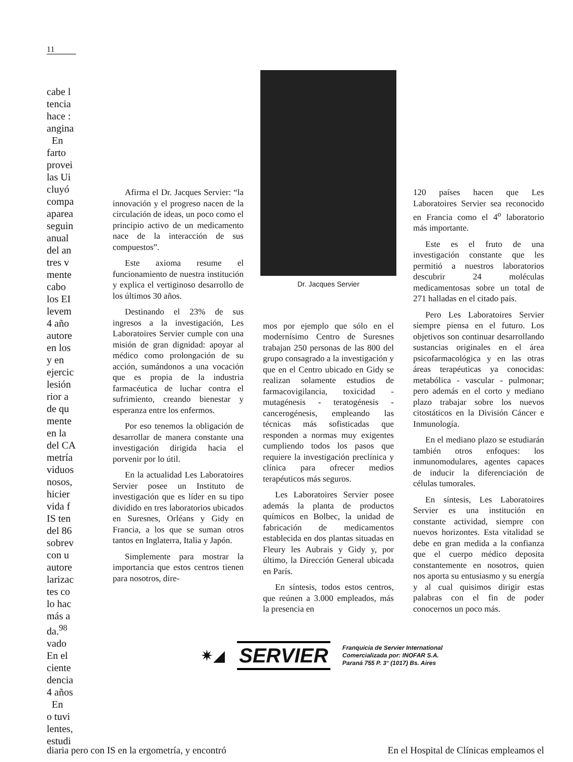11
cabe l
tencia
hace :
angina
En
farto
provei
las Ui
cluyó
compa
aparea
seguin
anual
del an
tres v
mente
cabo
los EI
levem
4 año
autore
en los
y en
ejercic
lesión
rior a
de qu
mente
en la
del CA
metría
viduos
nosos,
hicier
vida f
IS ten
del 86
sobrev
con u
autore
larizac
tes co
lo hac
más a
da.<sup>98</sup>
vado
En el
ciente
dencia
4 años
En
o tuvi
lentes,
estudi
Afirma el Dr. Jacques Servier: “la innovación y el progreso nacen de la circulación de ideas, un poco como el principio activo de un medicamento nace de la interacción de sus compuestos”.
Este axioma resume el funcionamiento de nuestra institución y explica el vertiginoso desarrollo de los últimos 30 años.
Destinando el 23% de sus ingresos a la investigación, Les Laboratoires Servier cumple con una misión de gran dignidad: apoyar al médico como prolongación de su acción, sumándonos a una vocación que es propia de la industria farmacéutica de luchar contra el sufrimiento, creando bienestar y esperanza entre los enfermos.
Por eso tenemos la obligación de desarrollar de manera constante una investigación dirigida hacia el porvenir por lo útil.
En la actualidad Les Laboratoires Servier posee un Instituto de investigación que es líder en su tipo dividido en tres laboratorios ubicados en Suresnes, Orléans y Gidy en Francia, a los que se suman otros tantos en Inglaterra, Italia y Japón.
Simplemente para mostrar la importancia que estos centros tienen para nosotros, dire-
Dr. Jacques Servier
mos por ejemplo que sólo en el modernísimo Centro de Suresnes trabajan 250 personas de las 800 del grupo consagrado a la investigación y que en el Centro ubicado en Gidy se realizan solamente estudios de farmacovigilancia, toxicidad - mutagénesis - teratogénesis - cancerogénesis, empleando las técnicas más sofisticadas que responden a normas muy exigentes cumpliendo todos los pasos que requiere la investigación preclínica y clínica para ofrecer medios terapéuticos más seguros.
Les Laboratoires Servier posee además la planta de productos químicos en Bolbec, la unidad de fabricación de medicamentos establecida en dos plantas situadas en Fleury les Aubrais y Gidy y, por último, la Dirección General ubicada en París.
En síntesis, todos estos centros, que reúnen a 3.000 empleados, más la presencia en
120 países hacen que Les Laboratoires Servier sea reconocido en Francia como el 4<sup>o</sup> laboratorio más importante.
Este es el fruto de una investigación constante que les permitió a nuestros laboratorios descubrir 24 moléculas medicamentosas sobre un total de 271 halladas en el citado país.
Pero Les Laboratoires Servier siempre piensa en el futuro. Los objetivos son continuar desarrollando sustancias originales en el área psicofarmacológica y en las otras áreas terapéuticas ya conocidas: metabólica - vascular - pulmonar; pero además en el corto y mediano plazo trabajar sobre los nuevos citostáticos en la División Cáncer e Inmunología.
En el mediano plazo se estudiarán también otros enfoques: los inmunomodulares, agentes capaces de inducir la diferenciación de células tumorales.
En síntesis, Les Laboratoires Servier es una institución en constante actividad, siempre con nuevos horizontes. Esta vitalidad se debe en gran medida a la confianza que el cuerpo médico deposita constantemente en nosotros, quien nos aporta su entusiasmo y su energía y al cual quisimos dirigir estas palabras con el fin de poder conocernos un poco más.
✷◢ SERVIER
Franquicia de Servier International
Comercializada por: INOFAR S.A.
Paraná 755 P. 3° (1017) Bs. Aires
diaria pero con IS en la ergometría, y encontró En el Hospital de Clínicas empleamos el